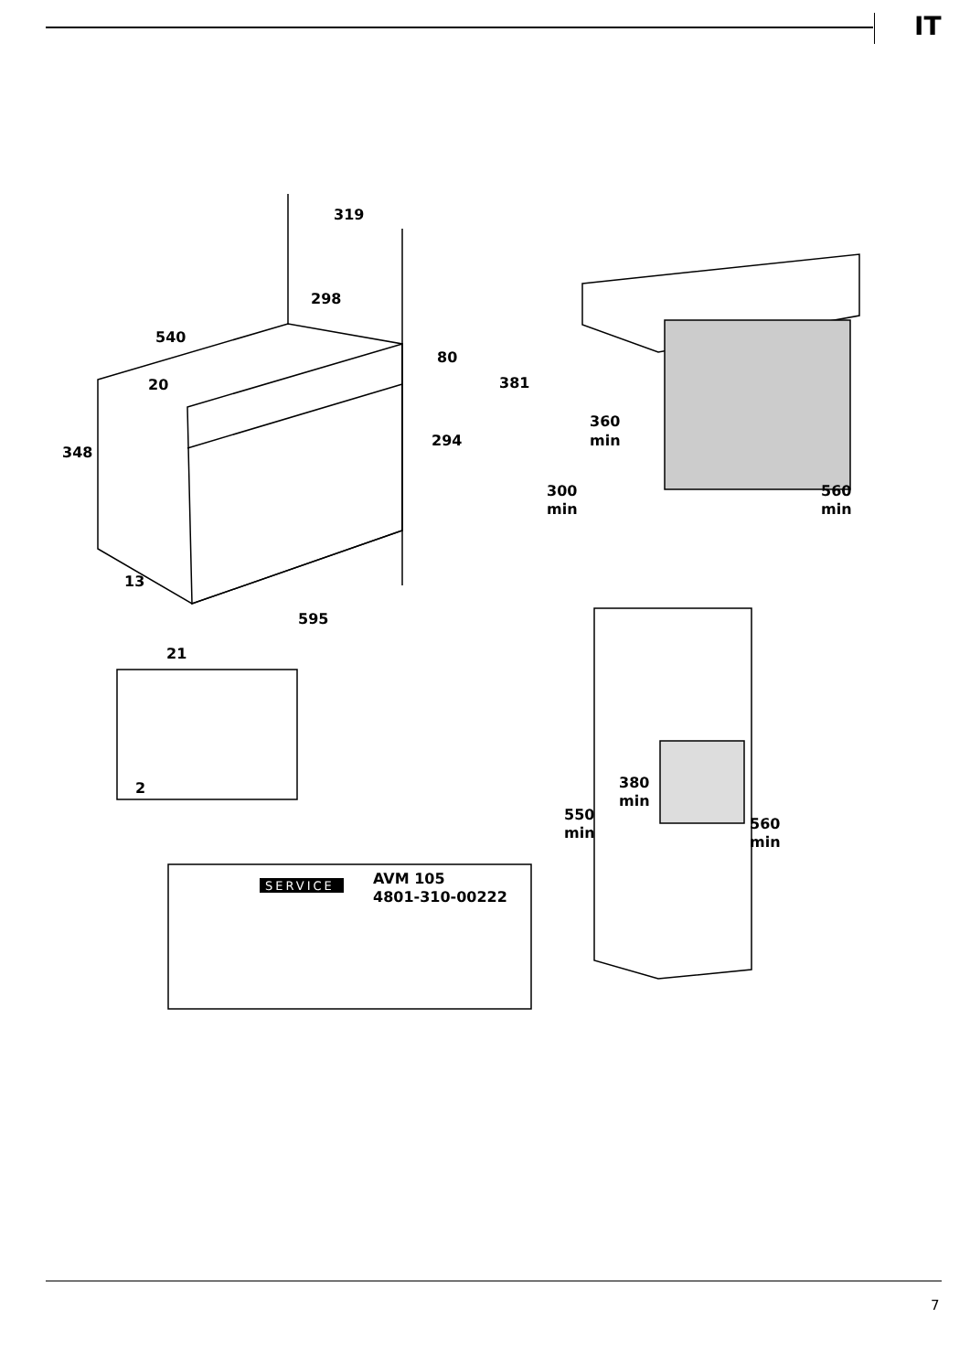IT
319
298
540
20
348
80
381
294
13
595
21
2
360
min
300
min
560
min
380
min
550
min
560
min
SERVICE
AVM 105
4801-310-00222
7